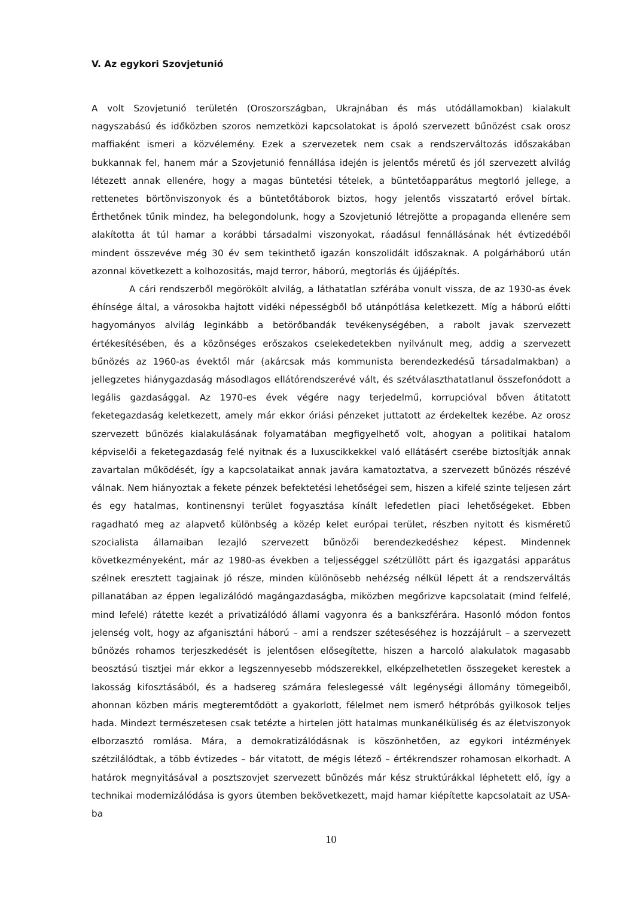V. Az egykori Szovjetunió
A volt Szovjetunió területén (Oroszországban, Ukrajnában és más utódállamokban) kialakult nagyszabású és időközben szoros nemzetközi kapcsolatokat is ápoló szervezett bűnözést csak orosz maffiaként ismeri a közvélemény. Ezek a szervezetek nem csak a rendszerváltozás időszakában bukkannak fel, hanem már a Szovjetunió fennállása idején is jelentős méretű és jól szervezett alvilág létezett annak ellenére, hogy a magas büntetési tételek, a büntetőapparátus megtorló jellege, a rettenetes börtönviszonyok és a büntetőtáborok biztos, hogy jelentős visszatartó erővel bírtak. Érthetőnek tűnik mindez, ha belegondolunk, hogy a Szovjetunió létrejötte a propaganda ellenére sem alakította át túl hamar a korábbi társadalmi viszonyokat, ráadásul fennállásának hét évtizedéből mindent összevéve még 30 év sem tekinthető igazán konszolidált időszaknak. A polgárháború után azonnal következett a kolhozositás, majd terror, háború, megtorlás és újjáépítés.
A cári rendszerből megörökölt alvilág, a láthatatlan szférába vonult vissza, de az 1930-as évek éhínsége által, a városokba hajtott vidéki népességből bő utánpótlása keletkezett. Míg a háború előtti hagyományos alvilág leginkább a betörőbandák tevékenységében, a rabolt javak szervezett értékesítésében, és a közönséges erőszakos cselekedetekben nyilvánult meg, addig a szervezett bűnözés az 1960-as évektől már (akárcsak más kommunista berendezkedésű társadalmakban) a jellegzetes hiánygazdaság másodlagos ellátórendszerévé vált, és szétválaszthatatlanul összefonódott a legális gazdasággal. Az 1970-es évek végére nagy terjedelmű, korrupcióval bőven átitatott feketegazdaság keletkezett, amely már ekkor óriási pénzeket juttatott az érdekeltek kezébe. Az orosz szervezett bűnözés kialakulásának folyamatában megfigyelhető volt, ahogyan a politikai hatalom képviselői a feketegazdaság felé nyitnak és a luxuscikkekkel való ellátásért cserébe biztosítják annak zavartalan működését, így a kapcsolataikat annak javára kamatoztatva, a szervezett bűnözés részévé válnak. Nem hiányoztak a fekete pénzek befektetési lehetőségei sem, hiszen a kifelé szinte teljesen zárt és egy hatalmas, kontinensnyi terület fogyasztása kínált lefedetlen piaci lehetőségeket. Ebben ragadható meg az alapvető különbség a közép kelet európai terület, részben nyitott és kisméretű szocialista államaiban lezajló szervezett bűnözői berendezkedéshez képest. Mindennek következményeként, már az 1980-as években a teljességgel szétzüllött párt és igazgatási apparátus szélnek eresztett tagjainak jó része, minden különösebb nehézség nélkül lépett át a rendszerváltás pillanatában az éppen legalizálódó magángazdaságba, miközben megőrizve kapcsolatait (mind felfelé, mind lefelé) rátette kezét a privatizálódó állami vagyonra és a bankszférára. Hasonló módon fontos jelenség volt, hogy az afganisztáni háború – ami a rendszer széteséséhez is hozzájárult – a szervezett bűnözés rohamos terjeszkedését is jelentősen elősegítette, hiszen a harcoló alakulatok magasabb beosztású tisztjei már ekkor a legszennyesebb módszerekkel, elképzelhetetlen összegeket kerestek a lakosság kifosztásából, és a hadsereg számára feleslegessé vált legénységi állomány tömegeiből, ahonnan közben máris megteremtődött a gyakorlott, félelmet nem ismerő hétpróbás gyilkosok teljes hada. Mindezt természetesen csak tetézte a hirtelen jött hatalmas munkanélküliség és az életviszonyok elborzasztó romlása. Mára, a demokratizálódásnak is köszönhetően, az egykori intézmények szétzilálódtak, a több évtizedes – bár vitatott, de mégis létező – értékrendszer rohamosan elkorhadt. A határok megnyitásával a posztszovjet szervezett bűnözés már kész struktúrákkal léphetett elő, így a technikai modernizálódása is gyors ütemben bekövetkezett, majd hamar kiépítette kapcsolatait az USA-ba
10